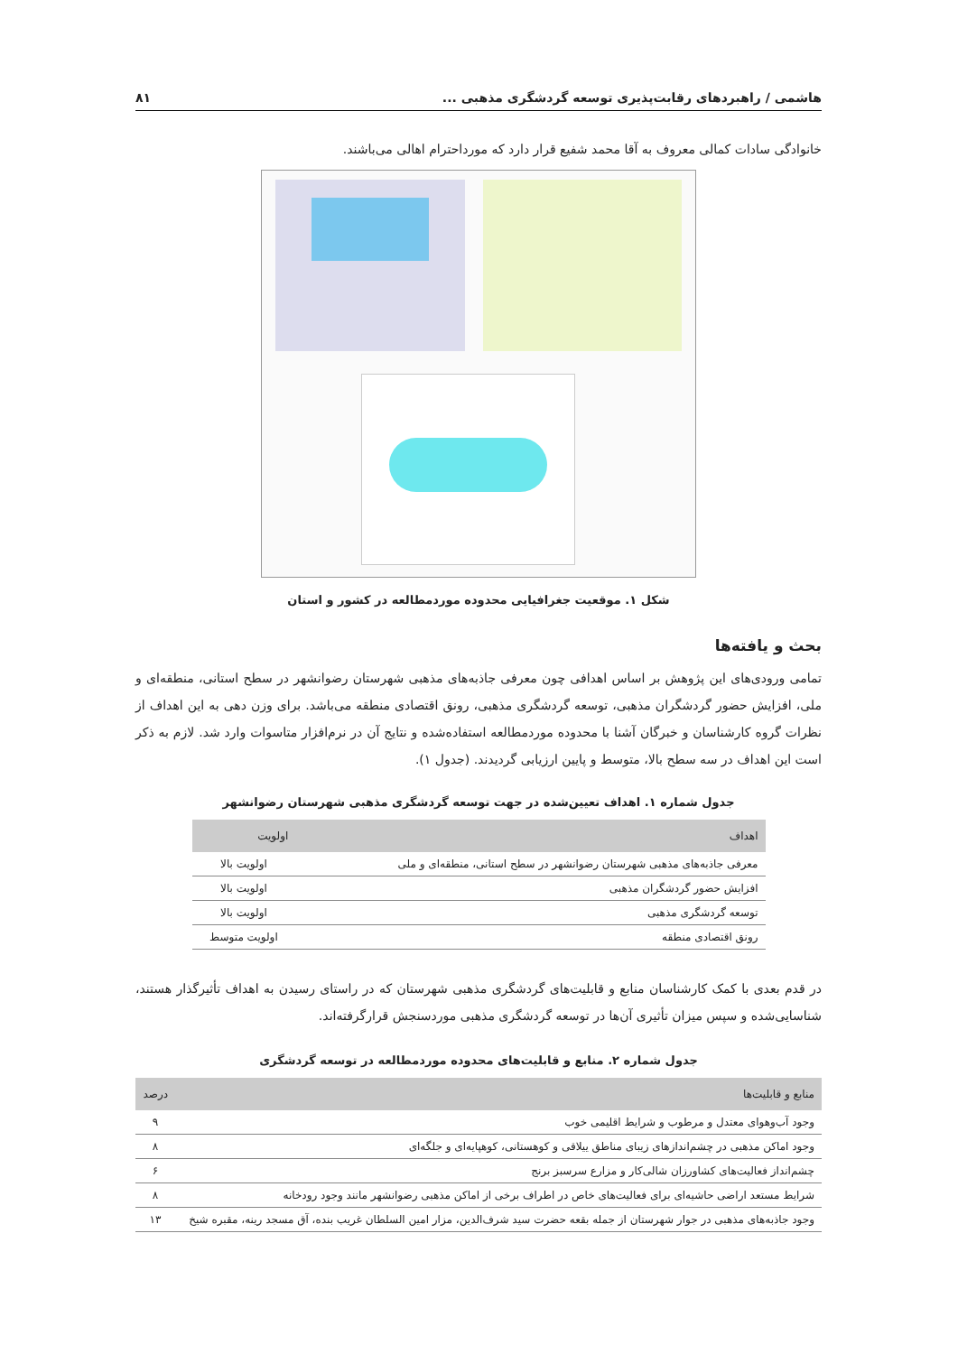هاشمی / راهبردهای رقابت‌پذیری توسعه گردشگری مذهبی ... ۸۱
خانوادگی سادات کمالی معروف به آقا محمد شفیع قرار دارد که مورداحترام اهالی می‌باشند.
شکل ۱. موقعیت جغرافیایی محدوده موردمطالعه در کشور و استان
بحث و یافته‌ها
تمامی ورودی‌های این پژوهش بر اساس اهدافی چون معرفی جاذبه‌های مذهبی شهرستان رضوانشهر در سطح استانی، منطقه‌ای و ملی، افزایش حضور گردشگران مذهبی، توسعه گردشگری مذهبی، رونق اقتصادی منطقه می‌باشد. برای وزن دهی به این اهداف از نظرات گروه کارشناسان و خبرگان آشنا با محدوده موردمطالعه استفاده‌شده و نتایج آن در نرم‌افزار متاسوات وارد شد. لازم به ذکر است این اهداف در سه سطح بالا، متوسط و پایین ارزیابی گردیدند. (جدول ۱).
جدول شماره ۱. اهداف تعیین‌شده در جهت توسعه گردشگری مذهبی شهرستان رضوانشهر
| اهداف | اولویت |
| --- | --- |
| معرفی جاذبه‌های مذهبی شهرستان رضوانشهر در سطح استانی، منطقه‌ای و ملی | اولویت بالا |
| افزایش حضور گردشگران مذهبی | اولویت بالا |
| توسعه گردشگری مذهبی | اولویت بالا |
| رونق اقتصادی منطقه | اولویت متوسط |
در قدم بعدی با کمک کارشناسان منابع و قابلیت‌های گردشگری مذهبی شهرستان که در راستای رسیدن به اهداف تأثیرگذار هستند، شناسایی‌شده و سپس میزان تأثیری آن‌ها در توسعه گردشگری مذهبی موردسنجش قرارگرفته‌اند.
جدول شماره ۲. منابع و قابلیت‌های محدوده موردمطالعه در توسعه گردشگری
| منابع و قابلیت‌ها | درصد |
| --- | --- |
| وجود آب‌وهوای معتدل و مرطوب و شرایط اقلیمی خوب | ۹ |
| وجود اماکن مذهبی در چشم‌اندازهای زیبای مناطق ییلاقی و کوهستانی، کوهپایه‌ای و جلگه‌ای | ۸ |
| چشم‌انداز فعالیت‌های کشاورزان شالی‌کار و مزارع سرسبز برنج | ۶ |
| شرایط مستعد اراضی حاشیه‌ای برای فعالیت‌های خاص در اطراف برخی از اماکن مذهبی رضوانشهر مانند وجود رودخانه | ۸ |
| وجود جاذبه‌های مذهبی در جوار شهرستان از جمله بقعه حضرت سید شرف‌الدین، مزار امین السلطان غریب بنده، آق مسجد رینه، مقبره شیخ | ۱۳ |